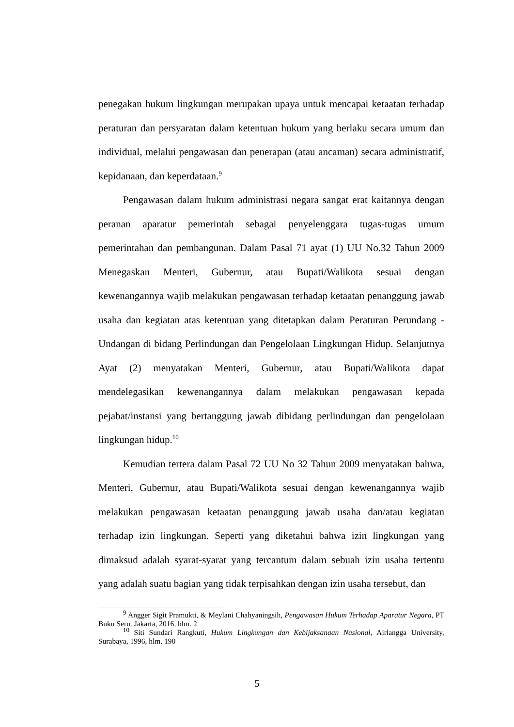penegakan hukum lingkungan merupakan upaya untuk mencapai ketaatan terhadap peraturan dan persyaratan dalam ketentuan hukum yang berlaku secara umum dan individual, melalui pengawasan dan penerapan (atau ancaman) secara administratif, kepidanaan, dan keperdataan.<sup>9</sup>
Pengawasan dalam hukum administrasi negara sangat erat kaitannya dengan peranan aparatur pemerintah sebagai penyelenggara tugas-tugas umum pemerintahan dan pembangunan. Dalam Pasal 71 ayat (1) UU No.32 Tahun 2009 Menegaskan Menteri, Gubernur, atau Bupati/Walikota sesuai dengan kewenangannya wajib melakukan pengawasan terhadap ketaatan penanggung jawab usaha dan kegiatan atas ketentuan yang ditetapkan dalam Peraturan Perundang - Undangan di bidang Perlindungan dan Pengelolaan Lingkungan Hidup. Selanjutnya Ayat (2) menyatakan Menteri, Gubernur, atau Bupati/Walikota dapat mendelegasikan kewenangannya dalam melakukan pengawasan kepada pejabat/instansi yang bertanggung jawab dibidang perlindungan dan pengelolaan lingkungan hidup.<sup>10</sup>
Kemudian tertera dalam Pasal 72 UU No 32 Tahun 2009 menyatakan bahwa, Menteri, Gubernur, atau Bupati/Walikota sesuai dengan kewenangannya wajib melakukan pengawasan ketaatan penanggung jawab usaha dan/atau kegiatan terhadap izin lingkungan. Seperti yang diketahui bahwa izin lingkungan yang dimaksud adalah syarat-syarat yang tercantum dalam sebuah izin usaha tertentu yang adalah suatu bagian yang tidak terpisahkan dengan izin usaha tersebut, dan
<sup>9</sup> Angger Sigit Pramukti, & Meylani Chahyaningsih, Pengawasan Hukum Terhadap Aparatur Negara, PT Buku Seru. Jakarta, 2016, hlm. 2
<sup>10</sup> Siti Sundari Rangkuti, Hukum Lingkungan dan Kebijaksanaan Nasional, Airlangga University, Surabaya, 1996, hlm. 190
5